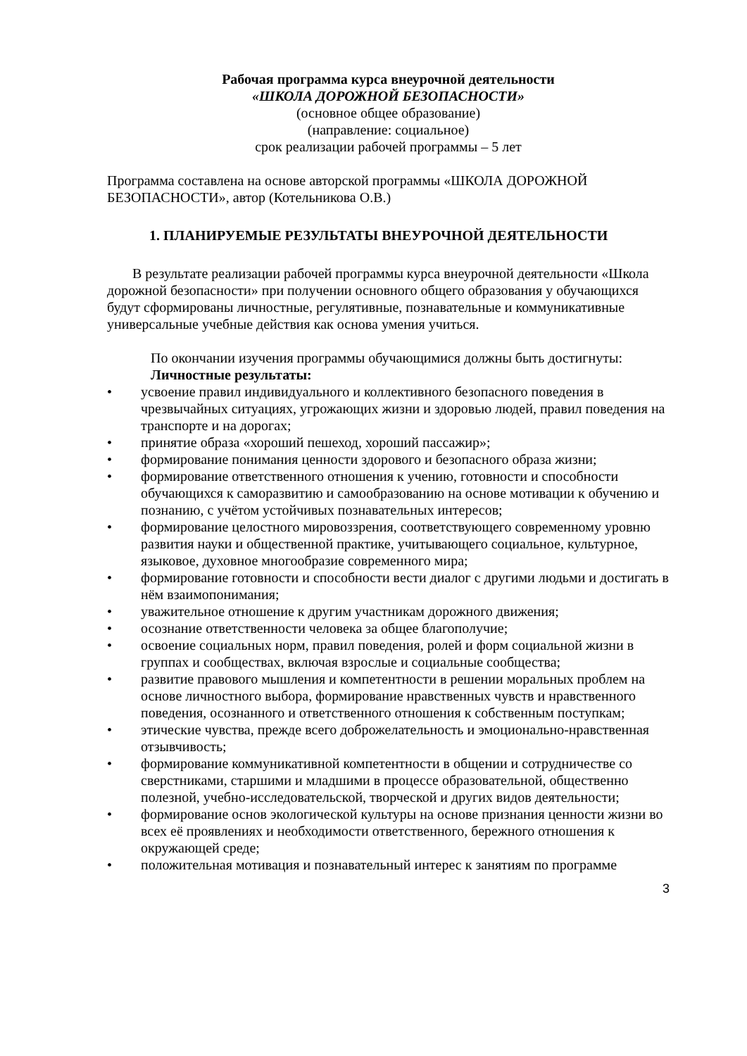Рабочая программа курса внеурочной деятельности
«ШКОЛА ДОРОЖНОЙ БЕЗОПАСНОСТИ»
(основное общее образование)
(направление: социальное)
срок реализации рабочей программы – 5 лет
Программа составлена на основе авторской программы «ШКОЛА ДОРОЖНОЙ БЕЗОПАСНОСТИ», автор (Котельникова О.В.)
1. ПЛАНИРУЕМЫЕ РЕЗУЛЬТАТЫ ВНЕУРОЧНОЙ ДЕЯТЕЛЬНОСТИ
В результате реализации рабочей программы курса внеурочной деятельности «Школа дорожной безопасности» при получении основного общего образования у обучающихся будут сформированы личностные, регулятивные, познавательные и коммуникативные универсальные учебные действия как основа умения учиться.
По окончании изучения программы обучающимися должны быть достигнуты:
Личностные результаты:
• усвоение правил индивидуального и коллективного безопасного поведения в чрезвычайных ситуациях, угрожающих жизни и здоровью людей, правил поведения на транспорте и на дорогах;
• принятие образа «хороший пешеход, хороший пассажир»;
• формирование понимания ценности здорового и безопасного образа жизни;
• формирование ответственного отношения к учению, готовности и способности обучающихся к саморазвитию и самообразованию на основе мотивации к обучению и познанию, с учётом устойчивых познавательных интересов;
• формирование целостного мировоззрения, соответствующего современному уровню развития науки и общественной практике, учитывающего социальное, культурное, языковое, духовное многообразие современного мира;
• формирование готовности и способности вести диалог с другими людьми и достигать в нём взаимопонимания;
• уважительное отношение к другим участникам дорожного движения;
• осознание ответственности человека за общее благополучие;
• освоение социальных норм, правил поведения, ролей и форм социальной жизни в группах и сообществах, включая взрослые и социальные сообщества;
• развитие правового мышления и компетентности в решении моральных проблем на основе личностного выбора, формирование нравственных чувств и нравственного поведения, осознанного и ответственного отношения к собственным поступкам;
• этические чувства, прежде всего доброжелательность и эмоционально-нравственная отзывчивость;
• формирование коммуникативной компетентности в общении и сотрудничестве со сверстниками, старшими и младшими в процессе образовательной, общественно полезной, учебно-исследовательской, творческой и других видов деятельности;
• формирование основ экологической культуры на основе признания ценности жизни во всех её проявлениях и необходимости ответственного, бережного отношения к окружающей среде;
• положительная мотивация и познавательный интерес к занятиям по программе
3